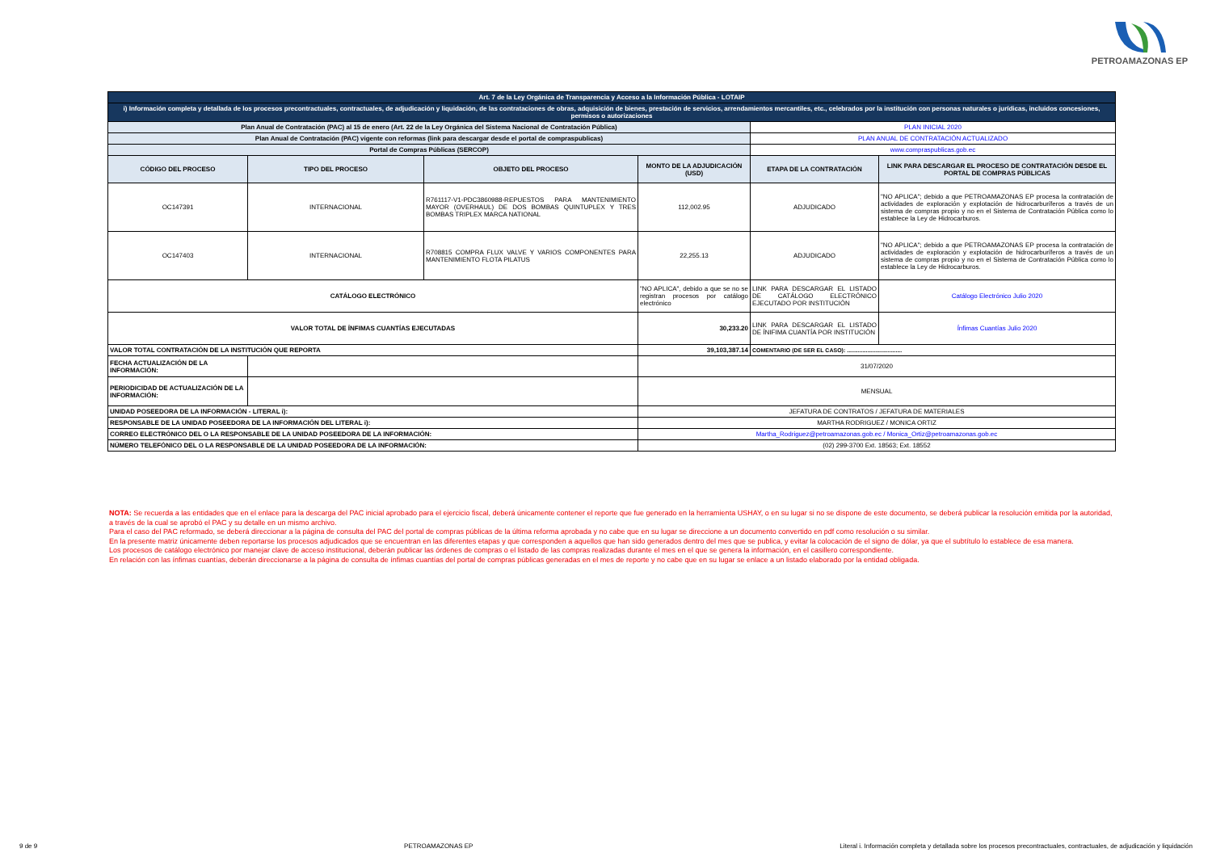PETROAMAZONAS EP
| Art. 7 de la Ley Orgánica de Transparencia y Acceso a la Información Pública - LOTAIP | | | | | |
| i) Información completa y detallada de los procesos precontractuales, contractuales, de adjudicación y liquidación, de las contrataciones de obras, adquisición de bienes, prestación de servicios, arrendamientos mercantiles, etc., celebrados por la institución con personas naturales o jurídicas, incluidos concesiones, permisos o autorizaciones | | | | | |
| Plan Anual de Contratación (PAC) al 15 de enero (Art. 22 de la Ley Orgánica del Sistema Nacional de Contratación Pública) | | | | PLAN INICIAL 2020 | |
| Plan Anual de Contratación (PAC) vigente con reformas (link para descargar desde el portal de compraspublicas) | | | | PLAN ANUAL DE CONTRATACIÓN ACTUALIZADO | |
| Portal de Compras Públicas (SERCOP) | | | | www.compraspublicas.gob.ec | |
| CÓDIGO DEL PROCESO | TIPO DEL PROCESO | OBJETO DEL PROCESO | MONTO DE LA ADJUDICACIÓN (USD) | ETAPA DE LA CONTRATACIÓN | LINK PARA DESCARGAR EL PROCESO DE CONTRATACIÓN DESDE EL PORTAL DE COMPRAS PÚBLICAS |
| OC147391 | INTERNACIONAL | R761117-V1-PDC3860988-REPUESTOS PARA MANTENIMIENTO MAYOR (OVERHAUL) DE DOS BOMBAS QUINTUPLEX Y TRES BOMBAS TRIPLEX MARCA NATIONAL | 112,002.95 | ADJUDICADO | "NO APLICA"; debido a que PETROAMAZONAS EP procesa la contratación de actividades de exploración y explotación de hidrocarburíferos a través de un sistema de compras propio y no en el Sistema de Contratación Pública como lo establece la Ley de Hidrocarburos. |
| OC147403 | INTERNACIONAL | R708815 COMPRA FLUX VALVE Y VARIOS COMPONENTES PARA MANTENIMIENTO FLOTA PILATUS | 22,255.13 | ADJUDICADO | "NO APLICA"; debido a que PETROAMAZONAS EP procesa la contratación de actividades de exploración y explotación de hidrocarburíferos a través de un sistema de compras propio y no en el Sistema de Contratación Pública como lo establece la Ley de Hidrocarburos. |
| CATÁLOGO ELECTRÓNICO | | | "NO APLICA", debido a que se no se registran procesos por catálogo electrónico | LINK PARA DESCARGAR EL LISTADO DE CATÁLOGO ELECTRÓNICO EJECUTADO POR INSTITUCIÓN | Catálogo Electrónico Julio 2020 |
| VALOR TOTAL DE ÍNFIMAS CUANTÍAS EJECUTADAS | | | 30,233.20 | LINK PARA DESCARGAR EL LISTADO DE ÍNIFIMA CUANTÍA POR INSTITUCIÓN | Ínfimas Cuantías Julio 2020 |
| VALOR TOTAL CONTRATACIÓN DE LA INSTITUCIÓN QUE REPORTA | | | 39,103,387.14 | COMENTARIO (DE SER EL CASO): ................................... | |
| FECHA ACTUALIZACIÓN DE LA INFORMACIÓN: | | | 31/07/2020 | | |
| PERIODICIDAD DE ACTUALIZACIÓN DE LA INFORMACIÓN: | | | MENSUAL | | |
| UNIDAD POSEEDORA DE LA INFORMACIÓN - LITERAL i): | | | JEFATURA DE CONTRATOS / JEFATURA DE MATERIALES | | |
| RESPONSABLE DE LA UNIDAD POSEEDORA DE LA INFORMACIÓN DEL LITERAL i): | | | MARTHA RODRIGUEZ / MONICA ORTIZ | | |
| CORREO ELECTRÓNICO DEL O LA RESPONSABLE DE LA UNIDAD POSEEDORA DE LA INFORMACIÓN: | | | Martha_Rodriguez@petroamazonas.gob.ec / Monica_Ortiz@petroamazonas.gob.ec | | |
| NÚMERO TELEFÓNICO DEL O LA RESPONSABLE DE LA UNIDAD POSEEDORA DE LA INFORMACIÓN: | | | (02) 299-3700 Ext. 18563; Ext. 18552 | | |
NOTA: Se recuerda a las entidades que en el enlace para la descarga del PAC inicial aprobado para el ejercicio fiscal, deberá únicamente contener el reporte que fue generado en la herramienta USHAY, o en su lugar si no se dispone de este documento, se deberá publicar la resolución emitida por la autoridad, a través de la cual se aprobó el PAC y su detalle en un mismo archivo.
Para el caso del PAC reformado, se deberá direccionar a la página de consulta del PAC del portal de compras públicas de la última reforma aprobada y no cabe que en su lugar se direccione a un documento convertido en pdf como resolución o su similar.
En la presente matriz únicamente deben reportarse los procesos adjudicados que se encuentran en las diferentes etapas y que corresponden a aquellos que han sido generados dentro del mes que se publica, y evitar la colocación de el signo de dólar, ya que el subtítulo lo establece de esa manera.
Los procesos de catálogo electrónico por manejar clave de acceso institucional, deberán publicar las órdenes de compras o el listado de las compras realizadas durante el mes en el que se genera la información, en el casillero correspondiente.
En relación con las ínfimas cuantías, deberán direccionarse a la página de consulta de ínfimas cuantías del portal de compras públicas generadas en el mes de reporte y no cabe que en su lugar se enlace a un listado elaborado por la entidad obligada.
9 de 9 PETROAMAZONAS EP Literal i. Información completa y detallada sobre los procesos precontractuales, contractuales, de adjudicación y liquidación